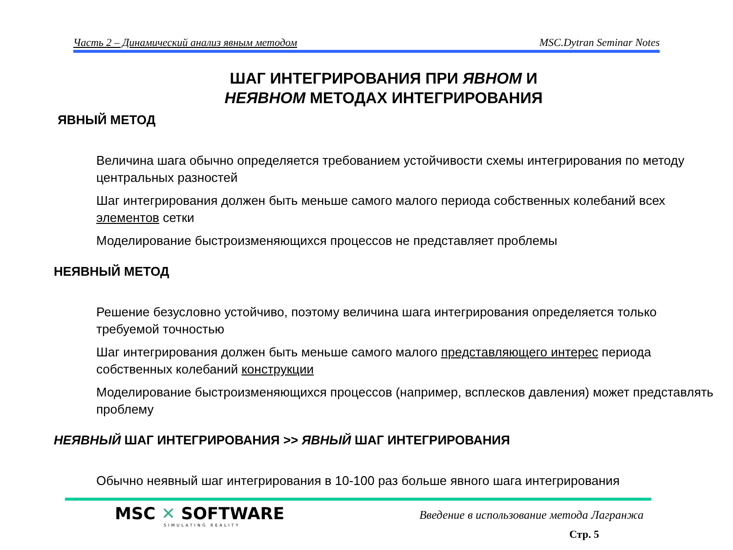Часть 2 – Динамический анализ явным методом MSC.Dytran Seminar Notes
ШАГ ИНТЕГРИРОВАНИЯ ПРИ ЯВНОМ И
НЕЯВНОМ МЕТОДАХ ИНТЕГРИРОВАНИЯ
ЯВНЫЙ МЕТОД
Величина шага обычно определяется требованием устойчивости схемы интегрирования по методу центральных разностей
Шаг интегрирования должен быть меньше самого малого периода собственных колебаний всех элементов сетки
Моделирование быстроизменяющихся процессов не представляет проблемы
НЕЯВНЫЙ МЕТОД
Решение безусловно устойчиво, поэтому величина шага интегрирования определяется только требуемой точностью
Шаг интегрирования должен быть меньше самого малого представляющего интерес периода собственных колебаний конструкции
Моделирование быстроизменяющихся процессов (например, всплесков давления) может представлять проблему
НЕЯВНЫЙ ШАГ ИНТЕГРИРОВАНИЯ >> ЯВНЫЙ ШАГ ИНТЕГРИРОВАНИЯ
Обычно неявный шаг интегрирования в 10-100 раз больше явного шага интегрирования
MSC ✕ SOFTWARE
SIMULATING REALITY
Введение в использование метода Лагранжа
Стр. 5